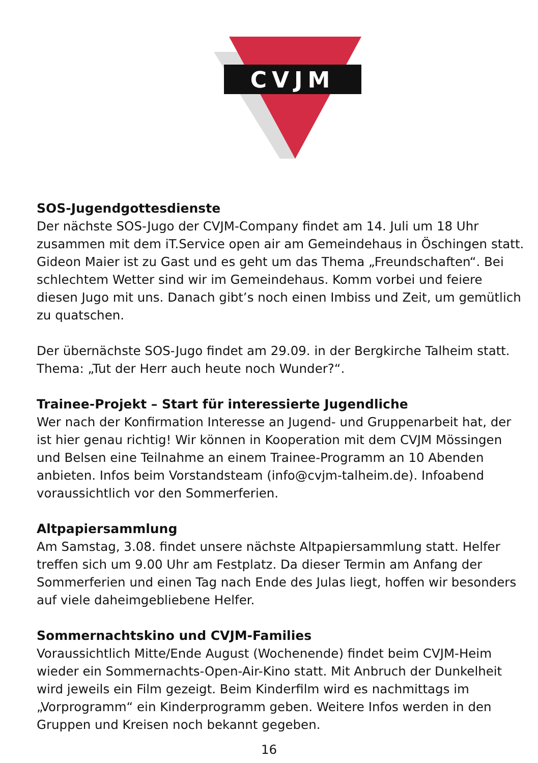CVJM
SOS-Jugendgottesdienste
Der nächste SOS-Jugo der CVJM-Company findet am 14. Juli um 18 Uhr zusammen mit dem iT.Service open air am Gemeindehaus in Öschingen statt. Gideon Maier ist zu Gast und es geht um das Thema „Freundschaften“. Bei schlechtem Wetter sind wir im Gemeindehaus. Komm vorbei und feiere diesen Jugo mit uns. Danach gibt’s noch einen Imbiss und Zeit, um gemütlich zu quatschen.
Der übernächste SOS-Jugo findet am 29.09. in der Bergkirche Talheim statt. Thema: „Tut der Herr auch heute noch Wunder?“.
Trainee-Projekt – Start für interessierte Jugendliche
Wer nach der Konfirmation Interesse an Jugend- und Gruppenarbeit hat, der ist hier genau richtig! Wir können in Kooperation mit dem CVJM Mössingen und Belsen eine Teilnahme an einem Trainee-Programm an 10 Abenden anbieten. Infos beim Vorstandsteam (info@cvjm-talheim.de). Infoabend voraussichtlich vor den Sommerferien.
Altpapiersammlung
Am Samstag, 3.08. findet unsere nächste Altpapiersammlung statt. Helfer treffen sich um 9.00 Uhr am Festplatz. Da dieser Termin am Anfang der Sommerferien und einen Tag nach Ende des Julas liegt, hoffen wir besonders auf viele daheimgebliebene Helfer.
Sommernachtskino und CVJM-Families
Voraussichtlich Mitte/Ende August (Wochenende) findet beim CVJM-Heim wieder ein Sommernachts-Open-Air-Kino statt. Mit Anbruch der Dunkelheit wird jeweils ein Film gezeigt. Beim Kinderfilm wird es nachmittags im „Vorprogramm“ ein Kinderprogramm geben. Weitere Infos werden in den Gruppen und Kreisen noch bekannt gegeben.
16